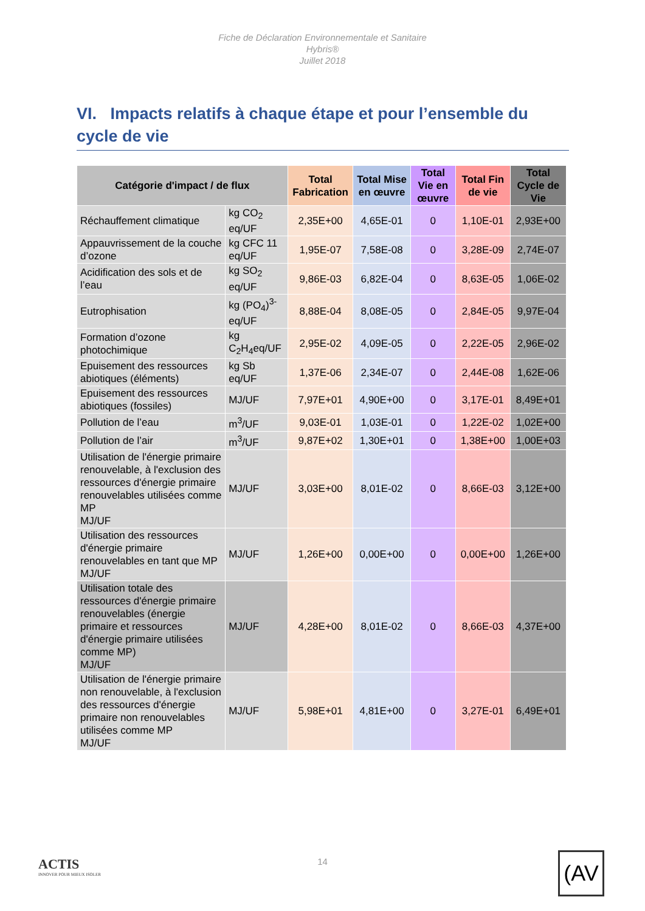Fiche de Déclaration Environnementale et Sanitaire
Hybris®
Juillet 2018
VI. Impacts relatifs à chaque étape et pour l’ensemble du cycle de vie
| Catégorie d'impact / de flux | | Total Fabrication | Total Mise en œuvre | Total Vie en œuvre | Total Fin de vie | Total Cycle de Vie |
| --- | --- | --- | --- | --- | --- | --- |
| Réchauffement climatique | kg CO<sub>2</sub> eq/UF | 2,35E+00 | 4,65E-01 | 0 | 1,10E-01 | 2,93E+00 |
| Appauvrissement de la couche d’ozone | kg CFC 11 eq/UF | 1,95E-07 | 7,58E-08 | 0 | 3,28E-09 | 2,74E-07 |
| Acidification des sols et de l’eau | kg SO<sub>2</sub> eq/UF | 9,86E-03 | 6,82E-04 | 0 | 8,63E-05 | 1,06E-02 |
| Eutrophisation | kg (PO<sub>4</sub>)<sup>3-</sup> eq/UF | 8,88E-04 | 8,08E-05 | 0 | 2,84E-05 | 9,97E-04 |
| Formation d’ozone photochimique | kg C<sub>2</sub>H<sub>4</sub>eq/UF | 2,95E-02 | 4,09E-05 | 0 | 2,22E-05 | 2,96E-02 |
| Epuisement des ressources abiotiques (éléments) | kg Sb eq/UF | 1,37E-06 | 2,34E-07 | 0 | 2,44E-08 | 1,62E-06 |
| Epuisement des ressources abiotiques (fossiles) | MJ/UF | 7,97E+01 | 4,90E+00 | 0 | 3,17E-01 | 8,49E+01 |
| Pollution de l’eau | m<sup>3</sup>/UF | 9,03E-01 | 1,03E-01 | 0 | 1,22E-02 | 1,02E+00 |
| Pollution de l’air | m<sup>3</sup>/UF | 9,87E+02 | 1,30E+01 | 0 | 1,38E+00 | 1,00E+03 |
| Utilisation de l'énergie primaire renouvelable, à l'exclusion des ressources d'énergie primaire renouvelables utilisées comme MP MJ/UF | MJ/UF | 3,03E+00 | 8,01E-02 | 0 | 8,66E-03 | 3,12E+00 |
| Utilisation des ressources d'énergie primaire renouvelables en tant que MP MJ/UF | MJ/UF | 1,26E+00 | 0,00E+00 | 0 | 0,00E+00 | 1,26E+00 |
| Utilisation totale des ressources d'énergie primaire renouvelables (énergie primaire et ressources d'énergie primaire utilisées comme MP) MJ/UF | MJ/UF | 4,28E+00 | 8,01E-02 | 0 | 8,66E-03 | 4,37E+00 |
| Utilisation de l'énergie primaire non renouvelable, à l'exclusion des ressources d'énergie primaire non renouvelables utilisées comme MP MJ/UF | MJ/UF | 5,98E+01 | 4,81E+00 | 0 | 3,27E-01 | 6,49E+01 |
ACTIS
INNOVER POUR MIEUX ISOLER
14
(AV